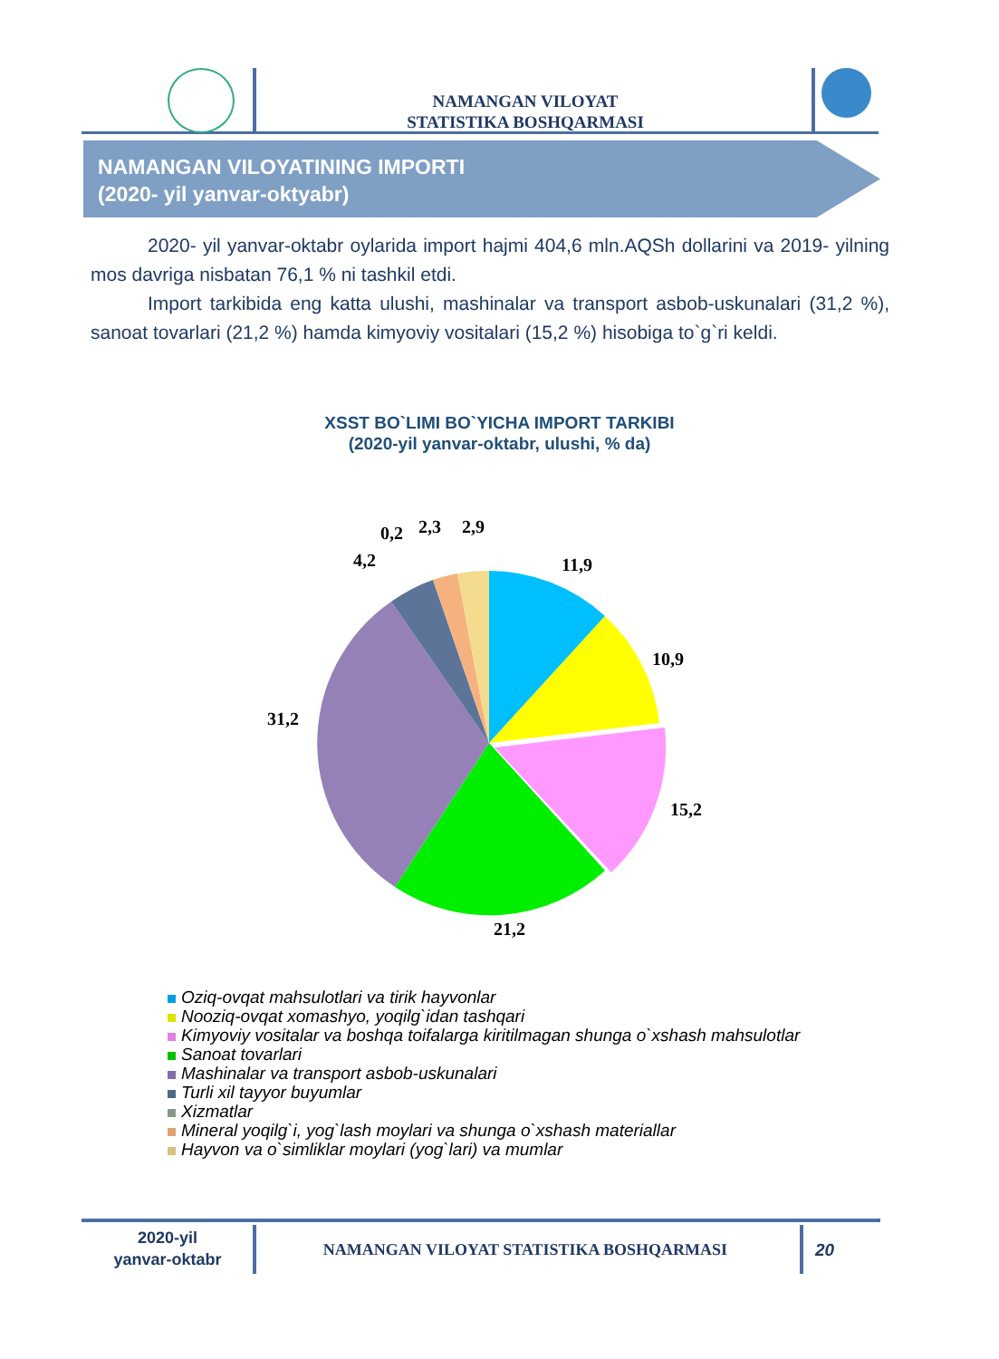NAMANGAN VILOYAT
STATISTIKA BOSHQARMASI
NAMANGAN VILOYATINING IMPORTI
(2020- yil yanvar-oktyabr)
2020- yil yanvar-oktabr oylarida import hajmi 404,6 mln.AQSh dollarini va 2019- yilning mos davriga nisbatan 76,1 % ni tashkil etdi.
Import tarkibida eng katta ulushi, mashinalar va transport asbob-uskunalari (31,2 %), sanoat tovarlari (21,2 %) hamda kimyoviy vositalari (15,2 %) hisobiga to`g`ri keldi.
XSST BO`LIMI BO`YICHA IMPORT TARKIBI
(2020-yil yanvar-oktabr, ulushi, % da)
11,9
10,9
15,2
21,2
31,2
4,2
0,2
2,3
2,9
Oziq-ovqat mahsulotlari va tirik hayvonlar
Nooziq-ovqat xomashyo, yoqilg`idan tashqari
Kimyoviy vositalar va boshqa toifalarga kiritilmagan shunga o`xshash mahsulotlar
Sanoat tovarlari
Mashinalar va transport asbob-uskunalari
Turli xil tayyor buyumlar
Xizmatlar
Mineral yoqilg`i, yog`lash moylari va shunga o`xshash materiallar
Hayvon va o`simliklar moylari (yog`lari) va mumlar
2020-yil
yanvar-oktabr
NAMANGAN VILOYAT STATISTIKA BOSHQARMASI 20